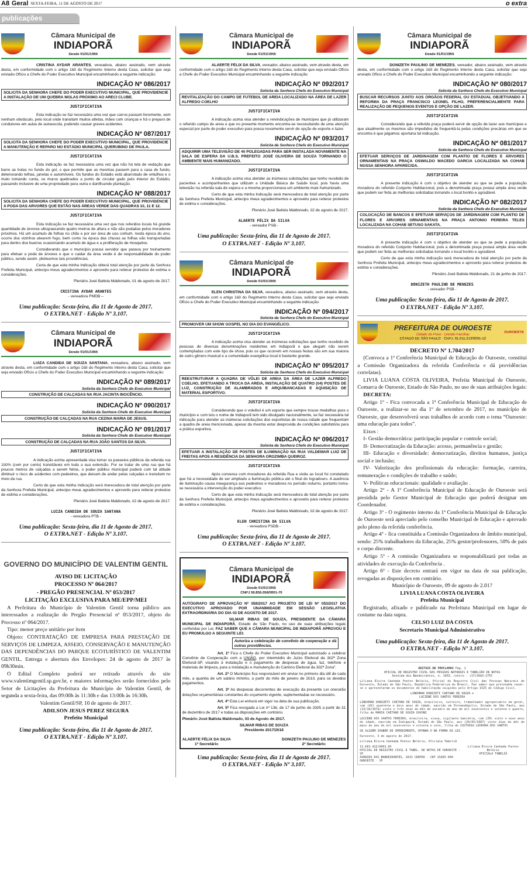A8 Geral SEXTA-FEIRA, 11 DE AGOSTO DE 2017 o extra
publicações
Câmara Municipal de
INDIAPORÃ
Desde 01/01/1955
CRISTINA AYDAR ARANTES, vereadora, abaixo assinado, vem através desta, em conformidade com o artigo 168 do Regimento Interno desta Casa, solicitar que seja enviado Ofício a Chefe do Poder Executivo Municipal encaminhando a seguinte indicação:
INDICAÇÃO Nº 086/2017
SOLICITA DA SENHORA CHEFE DO PODER EXECUTIVO MUNICIPAL, QUE PROVIDENCIE A INSTALAÇÃO DE UM QUEBRA MOLAS PRÓXIMO AO ARECI CLUBE.
JUSTIFICATIVA
Esta indicação se faz necessária uma vez que carros passam livremente, sem nenhum obstáculo, pelo local onde transitam muitos atletas, mães com crianças e há o preparo de condutores em aulas de autoescola, podendo causar graves acidentes.
INDICAÇÃO Nº 087/2017
SOLICITA DA SENHORA CHEFE DO PODER EXECUTIVO MUNICIPAL, QUE PROVIDENCIE A MANUTENÇÃO E REPARO NO ESTÁDIO MUNICIPAL QUERUBINO DE PAULA.
JUSTIFICATIVA
Esta indicação se faz necessária uma vez que não há tela de vedação que barre as bolas no fundo do gol, o que permite que as mesmas passem para a casa do fundo, deteriorando telhas, janelas e automóveis. Os fundos do Estádio está abarrotado de entulhos e o mato tomando conta, os muros quebrados a ponto de circular gado pelo interior do Estádio, passando inclusive de uma propriedade para outra e danificando plantação.
INDICAÇÃO Nº 088/2017
SOLICITA DA SENHORA CHEFE DO PODER EXECUTIVO MUNICIPAL, QUE PROVIDENCIE A PODA DAS ARVORES QUE ESTÃO NAS ÁREAS VERDE DAS QUADRAS 10, 11 E 12.
JUSTIFICATIVA
Esta indicação se faz necessária uma vez que nos referidos locais há grande quantidade de árvores ultrapassando quatro metros de altura e não são podadas pelos moradores próximos. Há um acumulo de folhas no chão e por ser área de uso comum, nesta época do ano, ocorre dos vizinhos atearem fogo, bem como na época das chuvas as folhas são transportadas para dentro dos bueiros ocasionando acumulo de água e a proliferação de mosquitos.
Considerando que o município possui servidor que passou por treinamento para efetuar a poda de árvores e que o cuidar da área verde é de responsabilidade do poder público, sendo assim. pleiteamos tais providências.
Certa de que esta minha Indicação obterá total atenção por parte da Senhora Prefeita Municipal, antecipo meus agradecimentos e aproveito para reiterar protestos de estima e considerações.
Plenário José Batista Maldonado, 01 de agosto de 2017.
CRISTINA AYDAR ARANTES
- vereadora PMDB –
Uma publicação: Sexta-feira, dia 11 de Agosto de 2017.
O EXTRA.NET - Edição Nº 3.107.
Câmara Municipal de
INDIAPORÃ
Desde 01/01/1955
LUIZA CANDIDA DE SOUZA SANTANA, vereadora, abaixo assinado, vem através desta, em conformidade com o artigo 168 do Regimento Interno desta Casa, solicitar que seja enviado Ofício a Chefe do Poder Executivo Municipal encaminhando a seguinte indicação:
INDICAÇÃO Nº 089/2017
Solicita da Senhora Chefe do Executivo Municipal
CONSTRUÇÃO DE CALÇADAS NA RUA JACINTA INOCÊNCIO.
INDICAÇÃO Nº 090/2017
Solicita da Senhora Chefe do Executivo Municipal
CONSTRUÇÃO DE CALÇADAS NA RUA CEZINA MARIA DE JESUS.
INDICAÇÃO Nº 091/2017
Solicita da Senhora Chefe do Executivo Municipal
CONSTRUÇÃO DE CALÇADAS NA RUA JOÃO SANTOS DA SILVA.
JUSTIFICATIVA
A indicação acima apresentada visa tornar os passeios públicos da referida rua 100% (cem por cento) transitáveis em toda a sua extensão. Por se tratar de uma rua que há poucos metros de calçadas a serem feitos, o poder público municipal poderá com tal atitude diminuir o risco de acidentes com pedestres, que deixam de andar pelas calçadas e transitam no meio da rua.
Certo de que esta minha Indicação será merecedora de total atenção por parte da Senhora Prefeita Municipal, antecipo meus agradecimentos e aproveito para reiterar protestos de estima e considerações.
Plenário José Batista Maldonado, 02 de agosto de 2017.
LUIZA CANDIDA DE SOUZA SANTANA
- vereadora PTB -
Uma publicação: Sexta-feira, dia 11 de Agosto de 2017.
O EXTRA.NET - Edição Nº 3.107.
GOVERNO DO MUNICÍPIO DE VALENTIM GENTIL
AVISO DE LICITAÇÃO
PROCESSO Nº 064/2017
- PREGÃO PRESENCIAL Nº 053/2017
LICITAÇÃO EXCLUSIVA PARA ME/EPP/MEI
A Prefeitura do Município de Valentim Gentil torna público aos interessados a realização do Pregão Presencial nº 053/2017, objeto do Processo nº 064/2017.
Tipo: menor preço unitário por item
Objeto: CONTRATAÇÃO DE EMPRESA PARA PRESTAÇÃO DE SERVIÇOS DE LIMPEZA, ASSEIO, CONSERVAÇÃO E MANUTENÇÃO DAS DEPENDÊNCIAS DO PARQUE ECOTURÍSTICO DE VALENTIM GENTIL. Entrega e abertura dos Envelopes: 24 de agosto de 2017 às 09h30min.
O Edital Completo poderá ser retirado através do site www.valentimgentil.sp.gov.br, e maiores informações serão fornecidos pelo Setor de Licitações da Prefeitura do Município de Valentim Gentil, de segunda a sexta-feira, das 09:00h às 11:30h e das 13:00h às 16:30h.
Valentim Gentil/SP, 10 de agosto de 2017.
ADILSON JESUS PEREZ SEGURA
Prefeito Municipal
Uma publicação: Sexta-feira, dia 11 de Agosto de 2017.
O EXTRA.NET - Edição Nº 3.107.
Câmara Municipal de
INDIAPORÃ
Desde 01/01/1955
ALAERTE FÉLIX DA SILVA, vereador, abaixo assinado, vem através desta, em conformidade com o artigo 168 do Regimento Interno desta Casa, solicitar que seja enviado Ofício a Chefe do Poder Executivo Municipal encaminhando a seguinte indicação:
INDICAÇÃO Nº 092/2017
Solicita da Senhora Chefe do Executivo Municipal
REVITALIZAÇÃO DO CAMPO DE FUTEBOL DE AREIA LOCALIZADO NA ÁREA DE LAZER ALFREDO COELHO
JUSTIFICATIVA
A indicação acima visa atender a reivindicações de munícipes que já utilizaram o referido campo de areia e que no presente momento encontra-se necessitando de uma atenção especial por parte do poder executivo para possa novamente servir de opção de esporte e lazer.
INDICAÇÃO Nº 093/2017
Solicita da Senhora Chefe do Executivo Municipal
ADQUIRIR UMA TELEVISÃO DE 40 POLEGADAS PARA SER INSTALADA NOVAMENTE NA SALA DE ESPERA DA U.B.S. PREFEITO JOSÉ OLIVEIRA DE SOUZA TORNANDO O AMBIENTE MAIS HUMANIZADO.
JUSTIFICATIVA
A indicação acima visa atender as inúmeras solicitações que tenho recebido de pacientes e acompanhantes que utilizam a Unidade Básica de Saúde local, pois havia uma televisão na referida sala de espera e a mesma proporcionava um ambiente mais humanizado.
Certo de que esta minha Indicação será merecedora de total atenção por parte da Senhora Prefeita Municipal, antecipo meus agradecimentos e aproveito para reiterar protestos de estima e considerações.
Plenário José Batista Maldonado, 02 de agosto de 2017.
ALAERTE FÉLIX DA SILVA
- vereador PSB -
Uma publicação: Sexta-feira, dia 11 de Agosto de 2017.
O EXTRA.NET - Edição Nº 3.107.
Câmara Municipal de
INDIAPORÃ
Desde 01/01/1955
ELEN CHRISTINA DA SILVA, vereadora, abaixo assinado, vem através desta, em conformidade com o artigo 168 do Regimento Interno desta Casa, solicitar que seja enviado Ofício a Chefe do Poder Executivo Municipal encaminhando a seguinte indicação:
INDICAÇÃO Nº 094/2017
Solicita da Senhora Chefe do Executivo Municipal
PROMOVER UM SHOW GOSPEL NO DIA DO EVANGÉLICO.
JUSTIFICATIVA
A indicação acima visa atender as inúmeras solicitações que tenho recebido de pessoas de diversas denominações residentes em Indiaporã e que alegam não serem contempladas com este tipo de show, pois os que ocorrem em nossas festas são em sua maioria de outro gênero musical e a comunidade evangélica local é bastante grande.
INDICAÇÃO Nº 095/2017
Solicita da Senhora Chefe do Executivo Municipal
REESTRUTURAR A QUADRA DE VÔLEI DE AREIA DA ÁREA DE LAZER ALFREDO COELHO, EFETUANDO A TROCA DA AREIA, INSTALAÇÃO DE QUATRO (04) POSTES DE LUZ, CONSTRUÇÃO DE ALAMBRADOS E ARQUIBANCADAS E AQUISIÇÃO DE MATERIAL ESPORTIVO.
JUSTIFICATIVA
Considerando que o voleibol é um esporte que sempre trouxe medalhas para o município e com isto o nome de Indiaporã tem sido divulgado nacionalmente, se faz necessária tal indicação para atender as inúmeras solicitações dos esportistas de nossa cidade que frequentam a quadra de areia mencionada, apesar da mesma estar desprovida de condições satisfatória para a prática esportiva.
INDICAÇÃO Nº 096/2017
Solicita da Senhora Chefe do Executivo Municipal
EFETUAR A INSTALAÇÃO DE POSTES DE ILUMINAÇÃO NA RUA VALDEMAR LUIZ DE FREITAS APÓS A RESIDÊNCIA DA SENHORA OROZIMBA QUEIROZ.
JUSTIFICATIVA
Após conversa com moradores da referida Rua e visita ao local foi constatado que há a necessidade de ser ampliado a iluminação pública até o final do logradouro. A ausência de iluminação causa insegurança aos pedestres e moradores no período noturno, portanto torna-se necessária a intervenção do poder executivo.
Certo de que esta minha Indicação será merecedora de total atenção por parte da Senhora Prefeita Municipal, antecipo meus agradecimentos e aproveito para reiterar protestos de estima e considerações.
Plenário José Batista Maldonado, 02 de agosto de 2017.
ELEN CHRISTINA DA SILVA
- vereadora PSDB -
Uma publicação: Sexta-feira, dia 11 de Agosto de 2017.
O EXTRA.NET - Edição Nº 3.107.
Câmara Municipal de
INDIAPORÃ
Desde 01/01/1955
CNPJ 59.855.056/0001-70
AUTÓGRAFO DE APROVAÇÃO Nº 058/2017 AO PROJETO DE LEI Nº 053/2017 DO EXECUTIVO APROVADO POR UNANIMIDADE EM SESSÃO LEGISLATIVA EXTRAORDINÁRIA DO DIA 03 DE AGOSTO DE 2017.
SILMAR RIBAS DE SOUZA, PRESIDENTE DA CÂMARA MUNICIPAL DE INDIAPORÃ, Estado de São Paulo, no uso de suas atribuições legais conferidas por Lei, FAZ SABER QUE A CÂMARA MUNICIPAL DE INDIAPORÃ APROVOU E EU PROMULGO A SEGUINTE LEI:
Autoriza a celebração de convênio de cooperação e dá outras providências.
Art. 1º Fica o Chefe do Poder Executivo Municipal autorizado a celebrar Convênio de Cooperação com a UNIÃO, por intermédio do Juízo Eleitoral da 302ª Zona Eleitoral-SP, visando à instalação e o pagamento de despesas de água, luz, telefone e materiais de limpeza, para a instalação e manutenção do Cartório Eleitoral da 302ª Zona".
Art. 2º O Município fica responsável em enviar no primeiro dia útil de cada mês, a quantia de um salário mínimo, a partir do mês de janeiro de 2018, para os devidos pagamentos.
Art. 3º As despesas decorrentes de execução da presente Lei onerarão dotações orçamentárias constantes do orçamento vigente, suplementadas se necessário.
Art. 4º Esta Lei entrará em vigor na data de sua publicação.
Art. 5º Fica revogada a Lei nº 136, de 17 de junho de 2005 a partir de 31 de dezembro de 2017 e todas as disposições em contrário.
Plenário José Batista Maldonado, 03 de Agosto de 2017.
SILMAR RIBAS DE SOUZA
Presidente 2017/2018
ALAERTE FÉLIX DA SILVA
1º Secretário
DONIZETH PAULINO DE MENEZES
2º Secretário
Uma publicação: Sexta-feira, dia 11 de Agosto de 2017.
O EXTRA.NET - Edição Nº 3.107.
Câmara Municipal de
INDIAPORÃ
Desde 01/01/1955
DONIZETH PAULINO DE MENEZES, vereador, abaixo assinado, vem através desta, em conformidade com o artigo 168 do Regimento Interno desta Casa, solicitar que seja enviado Ofício a Chefe do Poder Executivo Municipal encaminhando a seguinte indicação:
INDICAÇÃO Nº 080/2017
Solicita da Senhora Chefe do Executivo Municipal
BUSCAR RECURSOS JUNTO AOS ÓRGÃOS FEDERAL OU ESTADUAL OBJETIVANDO A REFORMA DA PRAÇA FRANCISCO LEONEL FILHO, PREFERENCIALMENTE PARA REALIZAÇÃO DE PEQUENOS EVENTOS E OPÇÃO DE LAZER.
JUSTIFICATIVA
Considerando que a referida praça poderá servir de opção de lazer aos munícipes e que atualmente os mesmos são impedidos de frequentá-la pelas condições precárias em que se encontra é que julgamos oportuna tal indicação.
INDICAÇÃO Nº 081/2017
Solicita da Senhora Chefe do Executivo Municipal
EFETUAR SERVIÇOS DE JARDINAGEM COM PLANTIO DE FLORES E ÁRVORES ORNAMENTAIS NA PRAÇA OSWALDO MACEDO GARCIA LOCALIZADA NA COHAB NOSSA SENHORA APARECIDA.
JUSTIFICATIVA
A presente indicação é com o objetivo de atender ao que se pede a população moradora do referido Conjunto Habitacional, pois a denominada praça possui ampla área verde que podem ser feita as melhorias solicitadas tornando o local bonito e agradável.
INDICAÇÃO Nº 082/2017
Solicita da Senhora Chefe do Executivo Municipal
COLOCAÇÃO DE BANCOS E EFETUAR SERVIÇOS DE JARDINAGEM COM PLANTIO DE FLORES E ÁRVORES ORNAMENTAIS NA PRAÇA ANTONIO PEREIRA TELES LOCALIZADA NA COHAB SETUSO SAKATA.
JUSTIFICATIVA
A presente indicação é com o objetivo de atender ao que se pede a população moradora do referido Conjunto Habitacional, pois a denominada praça possui ampla área verde que podem ser feita as melhorias solicitadas tornando o local bonito e agradável.
Certo de que esta minha indicação será merecedora de total atenção por parte da Senhora Prefeita Municipal, antecipo meus agradecimentos e aproveito para reiterar protestos de estima e considerações.
Plenário José Batista Maldonado, 21 de junho de 2017.
DONIZETH PAULINO DE MENEZES
- vereador PSB -
Uma publicação: Sexta-feira, dia 11 de Agosto de 2017.
O EXTRA.NET - Edição Nº 3.107.
PREFEITURA DE OUROESTE
Cidade do Povo - Unindo Famílias
ESTADO DE SÃO PAULO CNPJ. 01.611.213/0001-12
OUROESTE
DECRETO Nº 1.704/2017
(Convoca a 1ª Conferência Municipal de Educação de Ouroeste, constitui a Comissão Organizadora da referida Conferência e dá providências correlatas).
LIVIA LUANA COSTA OLIVEIRA, Prefeita Municipal de Ouroeste, Comarca de Ouroeste, Estado de São Paulo, no uso de suas atribuições legais:
DECRETA:
Artigo 1º - Fica convocada a 1ª Conferência Municipal de Educação de Ouroeste, a realizar-se no dia 1º de setembro de 2017, no município de Ouroeste, que desenvolverá seus trabalhos de acordo com o tema “Ouroeste: uma educação para todos”.
Eixos :
I- Gestão democrática: participação popular e controle social;
II- Democratização da Educação: acesso, permanência e gestão;
III- Educação e diversidade: democratização, direitos humanos, justiça social e inclusão;
IV- Valorização dos profissionais da educação: formação, carreira, remuneração e condições de trabalho e saúde;
V- Políticas educacionais: qualidade e avaliação .
Artigo 2º - A 1ª Conferência Municipal de Educação de Ouroeste será presidida pelo Gestor Municipal de Educação que poderá designar um Coordenador.
Artigo 3º - O regimento interno da 1ª Conferência Municipal de Educação de Ouroeste será apreciado pelo conselho Municipal de Educação e aprovado pelo pleno da referida conferência.
Artigo 4º - fica constituída a Comissão Organizadora de âmbito municipal, sendo: 25% trabalhadores da Educação, 25% gestor/professores, 50% de pais e corpo discente.
Artigo 5º - A comissão Organizadora se responsabilizará por todas as atividades de execução da Conferência .
Artigo 6º - Este decreto entrará em vigor na data de sua publicação, revogadas as disposições em contrário.
Município de Ouroeste, 09 de agosto de 2.017
LIVIA LUANA COSTA OLIVEIRA
Prefeita Municipal
Registrado, afixado e publicado na Prefeitura Municipal em lugar de costume na data supra.
CELSO LUIZ DA COSTA
Secretario Municipal Administrativo
Uma publicação: Sexta-feira, dia 11 de Agosto de 2017.
O EXTRA.NET - Edição Nº 3.107.
EDITAIS DE PROCLAMAS Fag. 1
OFICIAL DE REGISTRO CIVIL DAS PESSOAS NATURAIS E TABELIÃO DE NOTAS
Avenida dos Bandeirantes, n. 1033, centro - (17)3843-1755
Liliana Elvira Canhada Pontes Belócio, Oficial do Registro Civil das Pessoas Naturais de Ouroeste, Estado de São Paulo, República Federativa do Brasil. Faz saber que pretendem casar-se e apresentaram os documentos de habilitação exigidos pelo Artigo 1525 do Código Civil. -
LINDOMAR DONIZETI CAETANO DE SOUZA e
LUCIENE DOS SANTOS PEREIRA
LINDOMAR DONIZETI CAETANO DE SOUZA, brasileiro, solteiro, trabalhador agropecuário em geral, com (42) quarenta e dois anos de idade, nascido em Fernandópolis, Estado de São Paulo, aos (23/10/1974) vinte e três dias do mês de outubro do ano de mil novecentos e setenta e quatro, filho de MARIA CAETANO DE SOUZA GOVONI
LUCIENE DOS SANTOS PEREIRA, brasileira, viuva, vigilante bancária, com (29) vinte e nove anos de idade, nascida em Indiaporã, Estado de São Paulo, aos (20/05/1987) vinte dias do mês de maio do ano de mil novecentos e oitenta e sete, filha de CUSTODIA LEODORA DOS SANTOS
SE ALGUÉM SOUBER DE IMPEDIMENTO, OPONHA-O NA FORMA DA LEI.
Ouroeste, 3 de agosto de 2017.
Liliana Elvira Canhada Pontes Belócio, Oficiala Tabeliã
11.662.412/0001-03
OFICIAL DE REGISTRO CIVIL E TABEL. DE NOTAS DE OUROESTE - SP
AVENIDA DOS BANDEIRANTES, 1033 CENTRO - CEP 15685-000
OUROESTE - SP
Liliana Elvira Canhada Pontes Belócio
OFICIALA TABELIÃ